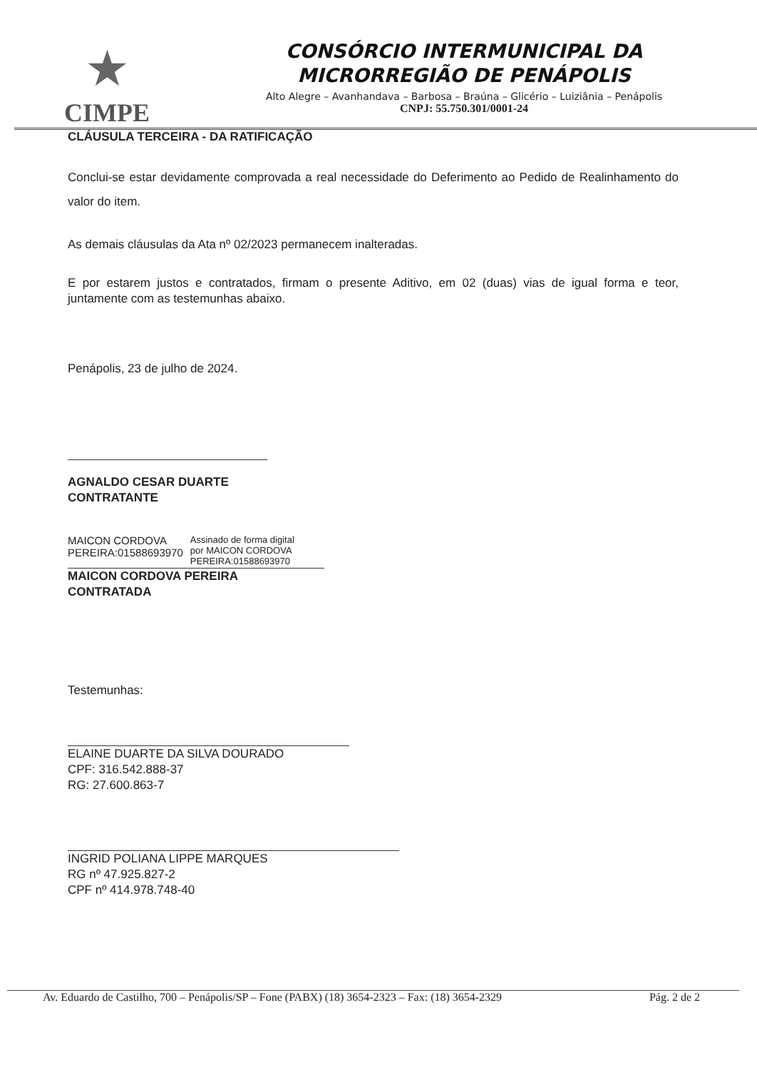★
CIMPE
CONSÓRCIO INTERMUNICIPAL DA
MICRORREGIÃO DE PENÁPOLIS
Alto Alegre – Avanhandava – Barbosa – Braúna – Glicério – Luiziânia – Penápolis
CNPJ: 55.750.301/0001-24
CLÁUSULA TERCEIRA - DA RATIFICAÇÃO
Conclui-se estar devidamente comprovada a real necessidade do Deferimento ao Pedido de Realinhamento do valor do item.
As demais cláusulas da Ata nº 02/2023 permanecem inalteradas.
E por estarem justos e contratados, firmam o presente Aditivo, em 02 (duas) vias de igual forma e teor, juntamente com as testemunhas abaixo.
Penápolis, 23 de julho de 2024.
AGNALDO CESAR DUARTE
CONTRATANTE
MAICON CORDOVA
PEREIRA:01588693970
Assinado de forma digital
por MAICON CORDOVA
PEREIRA:01588693970
MAICON CORDOVA PEREIRA
CONTRATADA
Testemunhas:
ELAINE DUARTE DA SILVA DOURADO
CPF: 316.542.888-37
RG: 27.600.863-7
INGRID POLIANA LIPPE MARQUES
RG nº 47.925.827-2
CPF nº 414.978.748-40
Av. Eduardo de Castilho, 700 – Penápolis/SP – Fone (PABX) (18) 3654-2323 – Fax: (18) 3654-2329 Pág. 2 de 2